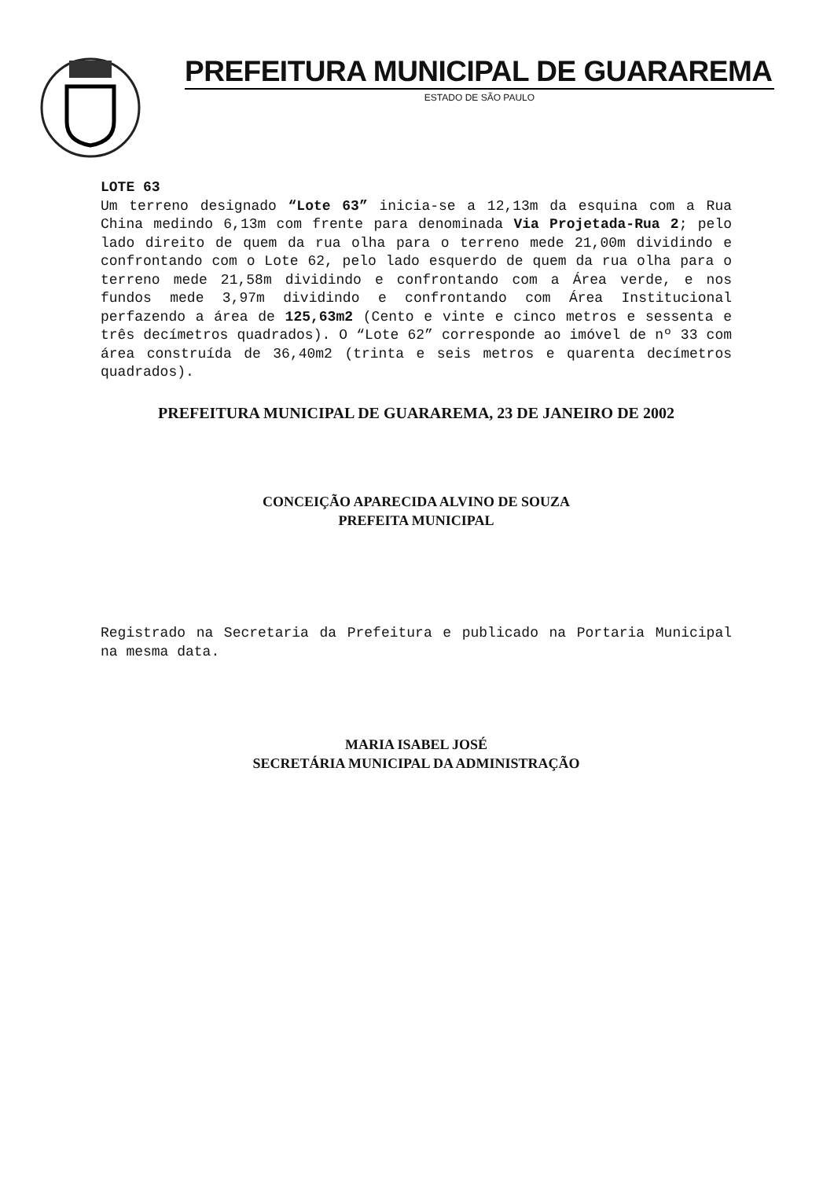PREFEITURA MUNICIPAL DE GUARAREMA
ESTADO DE SÃO PAULO
LOTE 63
Um terreno designado “Lote 63” inicia-se a 12,13m da esquina com a Rua China medindo 6,13m com frente para denominada Via Projetada-Rua 2; pelo lado direito de quem da rua olha para o terreno mede 21,00m dividindo e confrontando com o Lote 62, pelo lado esquerdo de quem da rua olha para o terreno mede 21,58m dividindo e confrontando com a Área verde, e nos fundos mede 3,97m dividindo e confrontando com Área Institucional perfazendo a área de 125,63m2 (Cento e vinte e cinco metros e sessenta e três decímetros quadrados). O “Lote 62” corresponde ao imóvel de nº 33 com área construída de 36,40m2 (trinta e seis metros e quarenta decímetros quadrados).
PREFEITURA MUNICIPAL DE GUARAREMA, 23 DE JANEIRO DE 2002
CONCEIÇÃO APARECIDA ALVINO DE SOUZA
PREFEITA MUNICIPAL
Registrado na Secretaria da Prefeitura e publicado na Portaria Municipal na mesma data.
MARIA ISABEL JOSÉ
SECRETÁRIA MUNICIPAL DA ADMINISTRAÇÃO